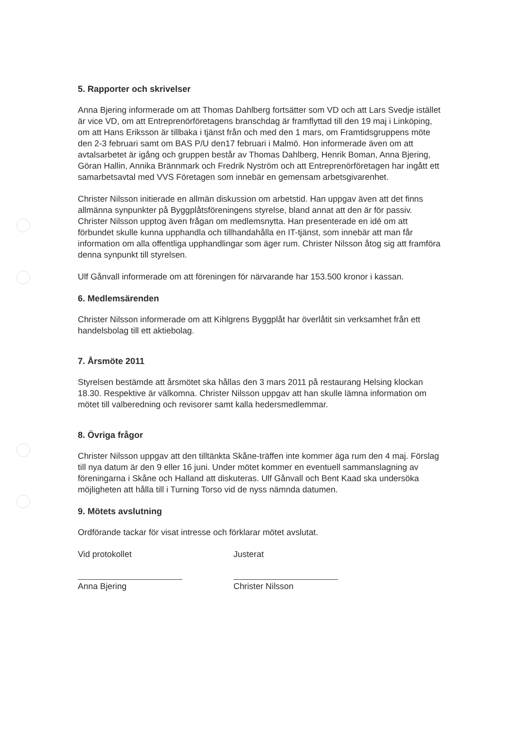5. Rapporter och skrivelser
Anna Bjering informerade om att Thomas Dahlberg fortsätter som VD och att Lars Svedje istället är vice VD, om att Entreprenörföretagens branschdag är framflyttad till den 19 maj i Linköping, om att Hans Eriksson är tillbaka i tjänst från och med den 1 mars, om Framtidsgruppens möte den 2-3 februari samt om BAS P/U den17 februari i Malmö. Hon informerade även om att avtalsarbetet är igång och gruppen består av Thomas Dahlberg, Henrik Boman, Anna Bjering, Göran Hallin, Annika Brännmark och Fredrik Nyström och att Entreprenörföretagen har ingått ett samarbetsavtal med VVS Företagen som innebär en gemensam arbetsgivarenhet.
Christer Nilsson initierade en allmän diskussion om arbetstid. Han uppgav även att det finns allmänna synpunkter på Byggplåtsföreningens styrelse, bland annat att den är för passiv. Christer Nilsson upptog även frågan om medlemsnytta. Han presenterade en idé om att förbundet skulle kunna upphandla och tillhandahålla en IT-tjänst, som innebär att man får information om alla offentliga upphandlingar som äger rum. Christer Nilsson åtog sig att framföra denna synpunkt till styrelsen.
Ulf Gånvall informerade om att föreningen för närvarande har 153.500 kronor i kassan.
6. Medlemsärenden
Christer Nilsson informerade om att Kihlgrens Byggplåt har överlåtit sin verksamhet från ett handelsbolag till ett aktiebolag.
7. Årsmöte 2011
Styrelsen bestämde att årsmötet ska hållas den 3 mars 2011 på restaurang Helsing klockan 18.30. Respektive är välkomna. Christer Nilsson uppgav att han skulle lämna information om mötet till valberedning och revisorer samt kalla hedersmedlemmar.
8. Övriga frågor
Christer Nilsson uppgav att den tilltänkta Skåne-träffen inte kommer äga rum den 4 maj. Förslag till nya datum är den 9 eller 16 juni. Under mötet kommer en eventuell sammanslagning av föreningarna i Skåne och Halland att diskuteras. Ulf Gånvall och Bent Kaad ska undersöka möjligheten att hålla till i Turning Torso vid de nyss nämnda datumen.
9. Mötets avslutning
Ordförande tackar för visat intresse och förklarar mötet avslutat.
Vid protokollet
Anna Bjering
Justerat
Christer Nilsson